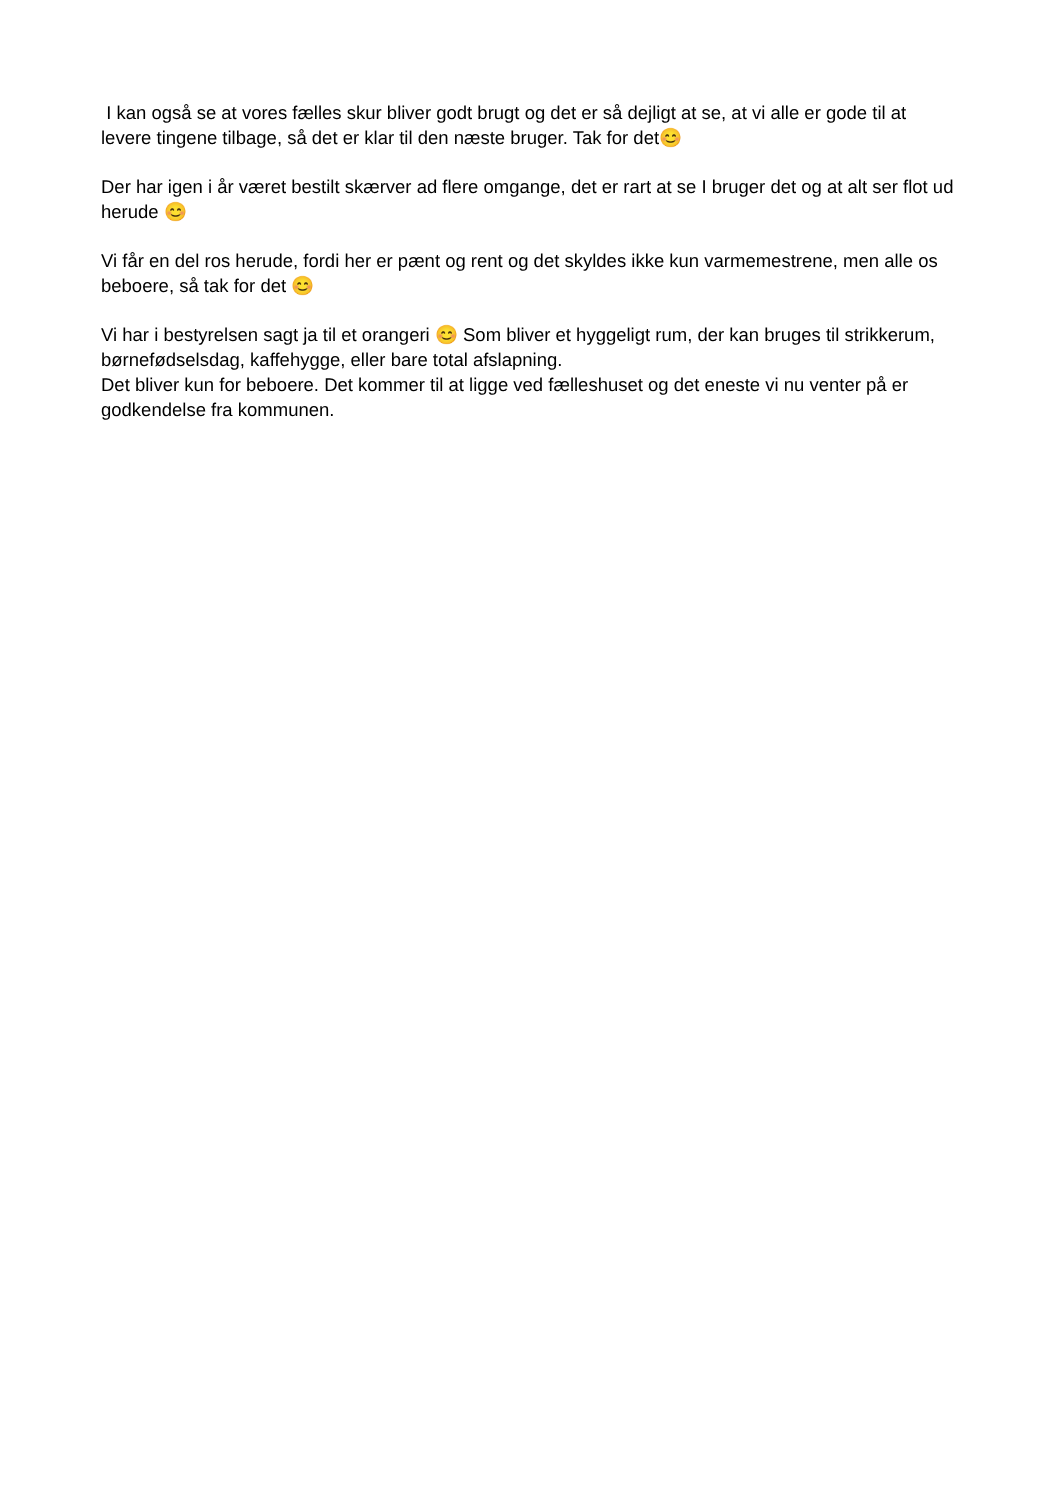I kan også se at vores fælles skur bliver godt brugt og det er så dejligt at se, at vi alle er gode til at levere tingene tilbage, så det er klar til den næste bruger. Tak for det😊
Der har igen i år været bestilt skærver ad flere omgange, det er rart at se I bruger det og at alt ser flot ud herude 😊
Vi får en del ros herude, fordi her er pænt og rent og det skyldes ikke kun varmemestrene, men alle os beboere, så tak for det 😊
Vi har i bestyrelsen sagt ja til et orangeri 😊 Som bliver et hyggeligt rum, der kan bruges til strikkerum, børnefødselsdag, kaffehygge, eller bare total afslapning.
Det bliver kun for beboere. Det kommer til at ligge ved fælleshuset og det eneste vi nu venter på er godkendelse fra kommunen.